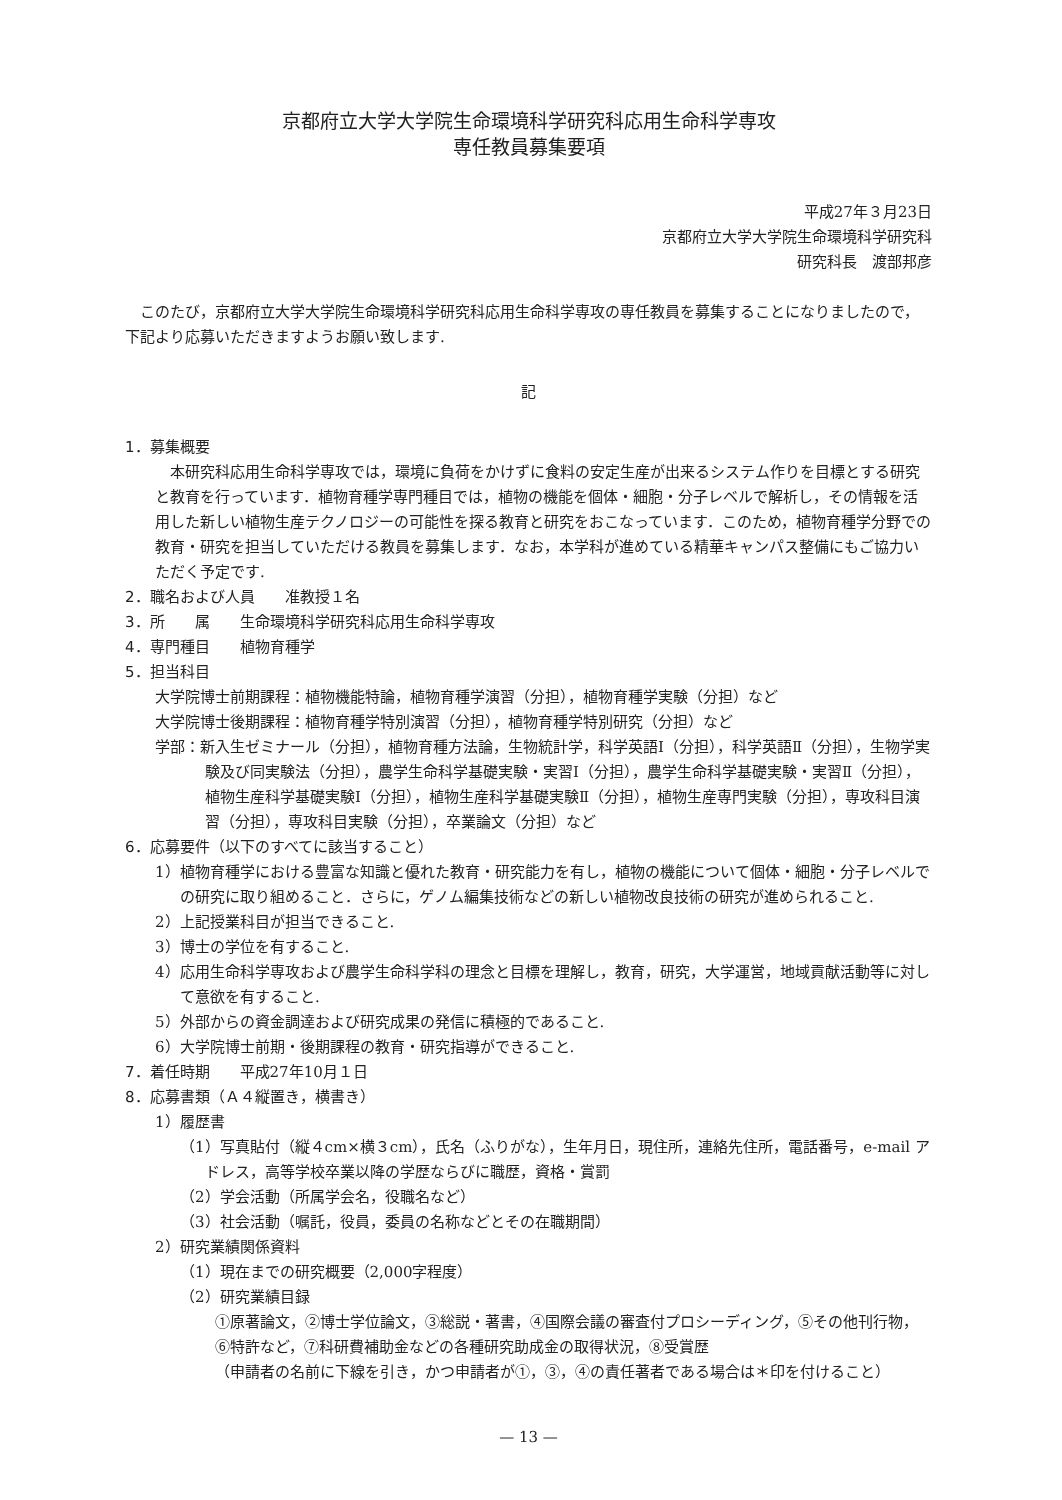京都府立大学大学院生命環境科学研究科応用生命科学専攻
専任教員募集要項
平成27年３月23日
京都府立大学大学院生命環境科学研究科
研究科長　渡部邦彦
このたび，京都府立大学大学院生命環境科学研究科応用生命科学専攻の専任教員を募集することになりましたので，下記より応募いただきますようお願い致します.
記
1．募集概要
本研究科応用生命科学専攻では，環境に負荷をかけずに食料の安定生産が出来るシステム作りを目標とする研究と教育を行っています．植物育種学専門種目では，植物の機能を個体・細胞・分子レベルで解析し，その情報を活用した新しい植物生産テクノロジーの可能性を探る教育と研究をおこなっています．このため，植物育種学分野での教育・研究を担当していただける教員を募集します．なお，本学科が進めている精華キャンパス整備にもご協力いただく予定です.
2．職名および人員　　准教授１名
3．所　　属　　生命環境科学研究科応用生命科学専攻
4．専門種目　　植物育種学
5．担当科目
大学院博士前期課程：植物機能特論，植物育種学演習（分担），植物育種学実験（分担）など
大学院博士後期課程：植物育種学特別演習（分担），植物育種学特別研究（分担）など
学部：新入生ゼミナール（分担），植物育種方法論，生物統計学，科学英語Ⅰ（分担），科学英語Ⅱ（分担），生物学実験及び同実験法（分担），農学生命科学基礎実験・実習Ⅰ（分担），農学生命科学基礎実験・実習Ⅱ（分担），植物生産科学基礎実験Ⅰ（分担），植物生産科学基礎実験Ⅱ（分担），植物生産専門実験（分担），専攻科目演習（分担），専攻科目実験（分担），卒業論文（分担）など
6．応募要件（以下のすべてに該当すること）
1）植物育種学における豊富な知識と優れた教育・研究能力を有し，植物の機能について個体・細胞・分子レベルでの研究に取り組めること．さらに，ゲノム編集技術などの新しい植物改良技術の研究が進められること.
2）上記授業科目が担当できること.
3）博士の学位を有すること.
4）応用生命科学専攻および農学生命科学科の理念と目標を理解し，教育，研究，大学運営，地域貢献活動等に対して意欲を有すること.
5）外部からの資金調達および研究成果の発信に積極的であること.
6）大学院博士前期・後期課程の教育・研究指導ができること.
7．着任時期　　平成27年10月１日
8．応募書類（Ａ４縦置き，横書き）
1）履歴書
（1）写真貼付（縦４cm×横３cm），氏名（ふりがな），生年月日，現住所，連絡先住所，電話番号，e-mail アドレス，高等学校卒業以降の学歴ならびに職歴，資格・賞罰
（2）学会活動（所属学会名，役職名など）
（3）社会活動（嘱託，役員，委員の名称などとその在職期間）
2）研究業績関係資料
（1）現在までの研究概要（2,000字程度）
（2）研究業績目録
①原著論文，②博士学位論文，③総説・著書，④国際会議の審査付プロシーディング，⑤その他刊行物，⑥特許など，⑦科研費補助金などの各種研究助成金の取得状況，⑧受賞歴
（申請者の名前に下線を引き，かつ申請者が①，③，④の責任著者である場合は＊印を付けること）
— 13 —